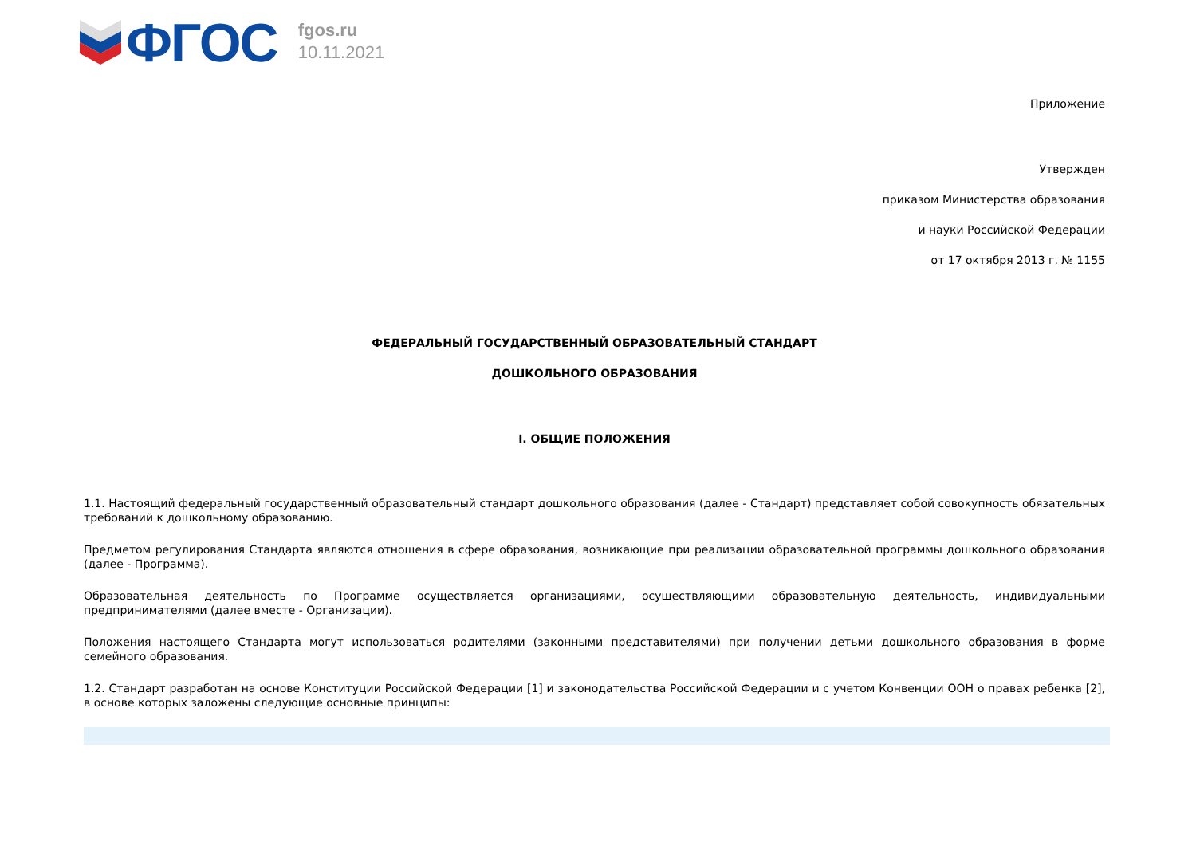ФГОС
fgos.ru
10.11.2021
Приложение
Утвержден
приказом Министерства образования
и науки Российской Федерации
от 17 октября 2013 г. № 1155
ФЕДЕРАЛЬНЫЙ ГОСУДАРСТВЕННЫЙ ОБРАЗОВАТЕЛЬНЫЙ СТАНДАРТ
ДОШКОЛЬНОГО ОБРАЗОВАНИЯ
I. ОБЩИЕ ПОЛОЖЕНИЯ
1.1. Настоящий федеральный государственный образовательный стандарт дошкольного образования (далее - Стандарт) представляет собой совокупность обязательных требований к дошкольному образованию.
Предметом регулирования Стандарта являются отношения в сфере образования, возникающие при реализации образовательной программы дошкольного образования (далее - Программа).
Образовательная деятельность по Программе осуществляется организациями, осуществляющими образовательную деятельность, индивидуальными предпринимателями (далее вместе - Организации).
Положения настоящего Стандарта могут использоваться родителями (законными представителями) при получении детьми дошкольного образования в форме семейного образования.
1.2. Стандарт разработан на основе Конституции Российской Федерации [1] и законодательства Российской Федерации и с учетом Конвенции ООН о правах ребенка [2], в основе которых заложены следующие основные принципы: